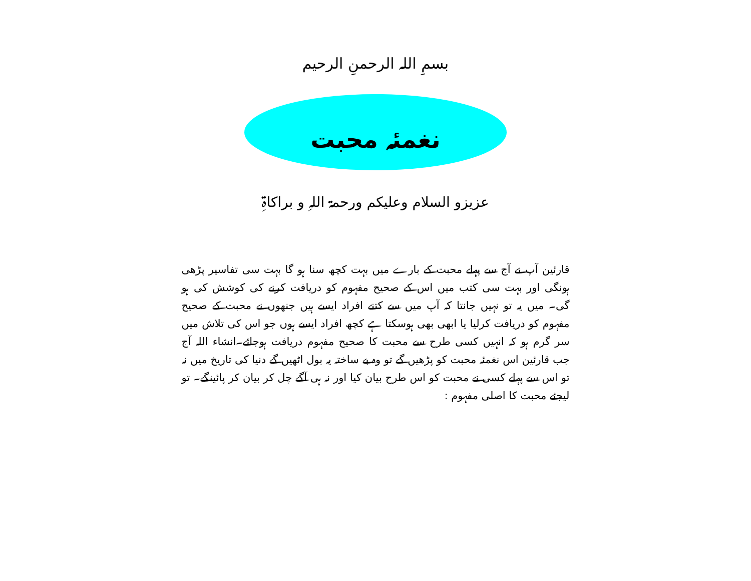بسمِ اللہ الرحمنِ الرحیم
نغمئہ محبت
عزیزو السلام وعلیکم ورحمۃ اللہِ و براکاۃِ
قارئین آپ نے آج سے پہلے محبت کے بارے میں بہت کچھ سنا ہو گا بہت سی تفاسیر پڑھی ہونگی اور بہت سی کتب میں اس کے صحیح مفہوم کو دریافت کرنے کی کوشش کی ہو گی۔ میں یہ تو نہیں جانتا کہ آپ میں سے کتنے افراد ایسے ہیں جنھوں نے محبت کے صحیح مفہوم کو دریافت کرلیا یا ابھی بھی ہوسکتا ہے کچھ افراد ایسے ہوں جو اس کی تلاش میں سر گرم ہو کہ انہیں کسی طرح سے محبت کا صحیح مفہوم دریافت ہوجائے۔انشاء اللہ آج جب قارئین اس نغمئہ محبت کو پڑھیں گے تو وہ بے ساختہ یہ بول اٹھیں گے دنیا کی تاریخ میں نہ تو اس سے پہلے کسی نے محبت کو اس طرح بیان کیا اور نہ ہی آگے چل کر بیان کر پائینگے۔ تو لیجئے محبت کا اصلی مفہوم :